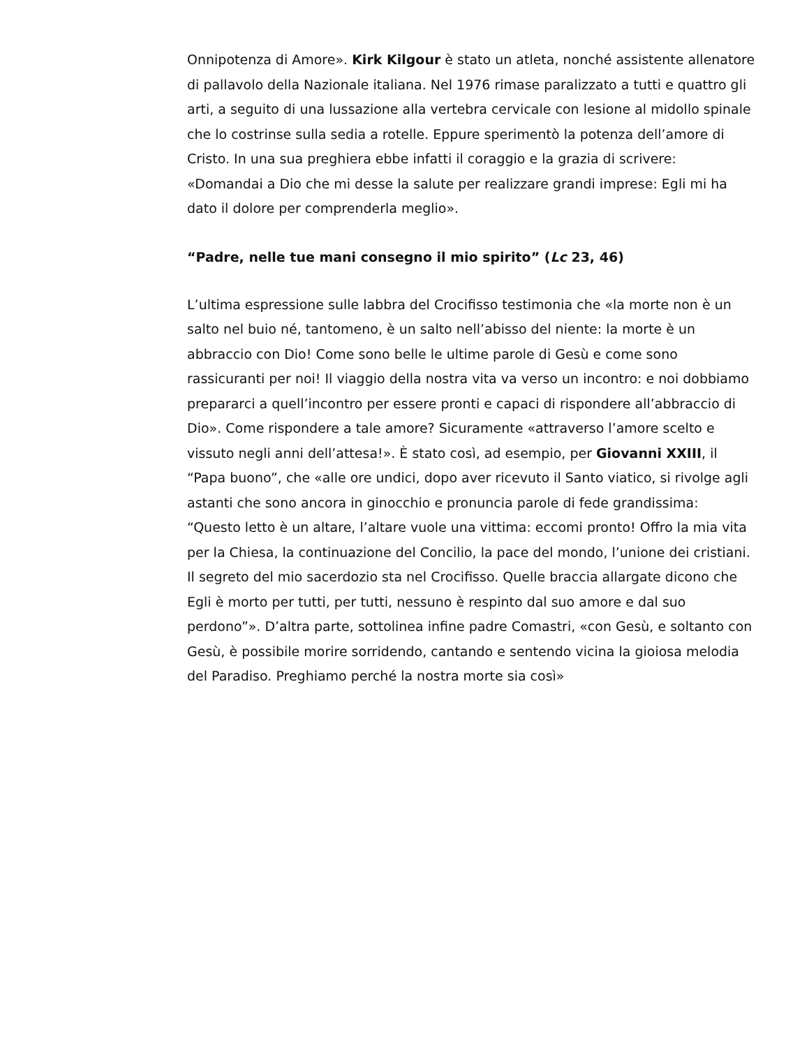Onnipotenza di Amore». Kirk Kilgour è stato un atleta, nonché assistente allenatore di pallavolo della Nazionale italiana. Nel 1976 rimase paralizzato a tutti e quattro gli arti, a seguito di una lussazione alla vertebra cervicale con lesione al midollo spinale che lo costrinse sulla sedia a rotelle. Eppure sperimentò la potenza dell’amore di Cristo. In una sua preghiera ebbe infatti il coraggio e la grazia di scrivere: «Domandai a Dio che mi desse la salute per realizzare grandi imprese: Egli mi ha dato il dolore per comprenderla meglio».
“Padre, nelle tue mani consegno il mio spirito” (Lc 23, 46)
L’ultima espressione sulle labbra del Crocifisso testimonia che «la morte non è un salto nel buio né, tantomeno, è un salto nell’abisso del niente: la morte è un abbraccio con Dio! Come sono belle le ultime parole di Gesù e come sono rassicuranti per noi! Il viaggio della nostra vita va verso un incontro: e noi dobbiamo prepararci a quell’incontro per essere pronti e capaci di rispondere all’abbraccio di Dio». Come rispondere a tale amore? Sicuramente «attraverso l’amore scelto e vissuto negli anni dell’attesa!». È stato così, ad esempio, per Giovanni XXIII, il “Papa buono”, che «alle ore undici, dopo aver ricevuto il Santo viatico, si rivolge agli astanti che sono ancora in ginocchio e pronuncia parole di fede grandissima: “Questo letto è un altare, l’altare vuole una vittima: eccomi pronto! Offro la mia vita per la Chiesa, la continuazione del Concilio, la pace del mondo, l’unione dei cristiani. Il segreto del mio sacerdozio sta nel Crocifisso. Quelle braccia allargate dicono che Egli è morto per tutti, per tutti, nessuno è respinto dal suo amore e dal suo perdono”». D’altra parte, sottolinea infine padre Comastri, «con Gesù, e soltanto con Gesù, è possibile morire sorridendo, cantando e sentendo vicina la gioiosa melodia del Paradiso. Preghiamo perché la nostra morte sia così»